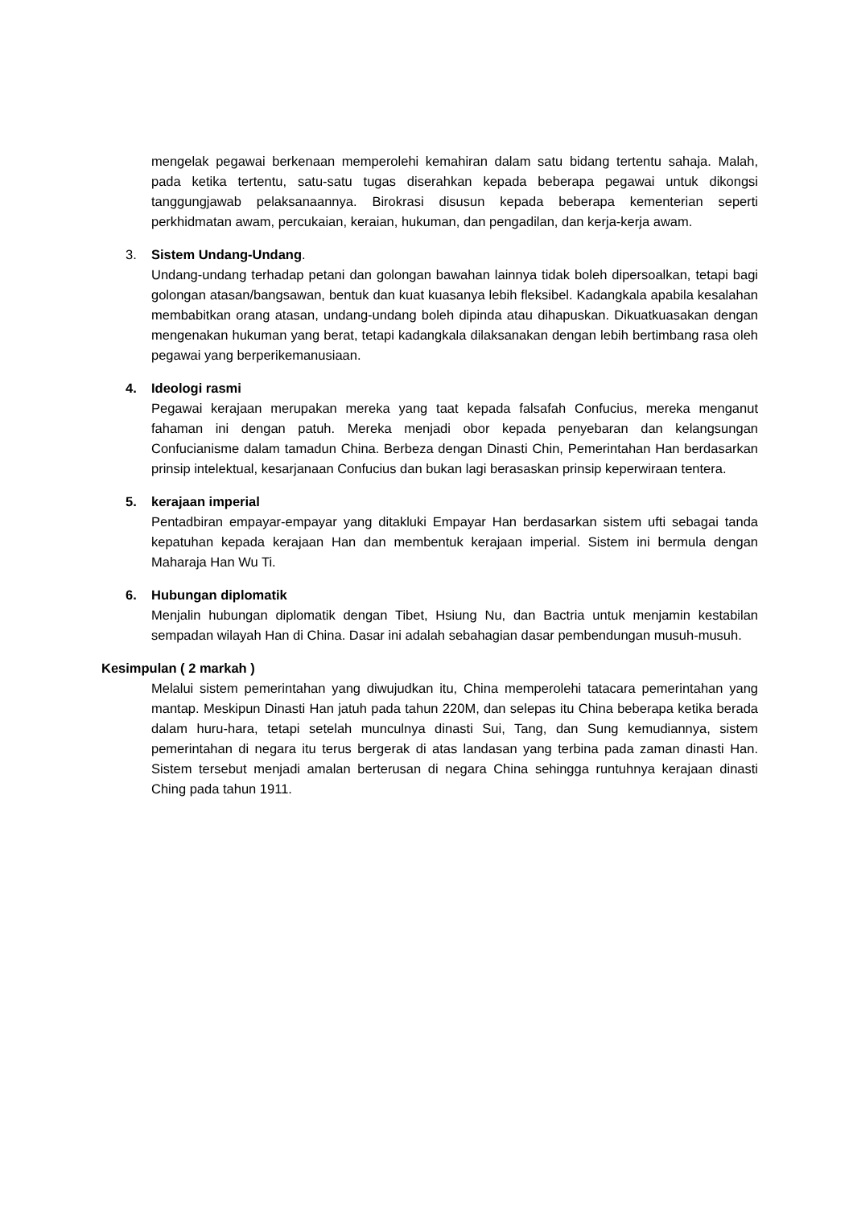mengelak pegawai berkenaan memperolehi kemahiran dalam satu bidang tertentu sahaja. Malah, pada ketika tertentu, satu-satu tugas diserahkan kepada beberapa pegawai untuk dikongsi tanggungjawab pelaksanaannya. Birokrasi disusun kepada beberapa kementerian seperti perkhidmatan awam, percukaian, keraian, hukuman, dan pengadilan, dan kerja-kerja awam.
3. Sistem Undang-Undang.
Undang-undang terhadap petani dan golongan bawahan lainnya tidak boleh dipersoalkan, tetapi bagi golongan atasan/bangsawan, bentuk dan kuat kuasanya lebih fleksibel. Kadangkala apabila kesalahan membabitkan orang atasan, undang-undang boleh dipinda atau dihapuskan. Dikuatkuasakan dengan mengenakan hukuman yang berat, tetapi kadangkala dilaksanakan dengan lebih bertimbang rasa oleh pegawai yang berperikemanusiaan.
4. Ideologi rasmi
Pegawai kerajaan merupakan mereka yang taat kepada falsafah Confucius, mereka menganut fahaman ini dengan patuh. Mereka menjadi obor kepada penyebaran dan kelangsungan Confucianisme dalam tamadun China. Berbeza dengan Dinasti Chin, Pemerintahan Han berdasarkan prinsip intelektual, kesarjanaan Confucius dan bukan lagi berasaskan prinsip keperwiraan tentera.
5. kerajaan imperial
Pentadbiran empayar-empayar yang ditakluki Empayar Han berdasarkan sistem ufti sebagai tanda kepatuhan kepada kerajaan Han dan membentuk kerajaan imperial. Sistem ini bermula dengan Maharaja Han Wu Ti.
6. Hubungan diplomatik
Menjalin hubungan diplomatik dengan Tibet, Hsiung Nu, dan Bactria untuk menjamin kestabilan sempadan wilayah Han di China. Dasar ini adalah sebahagian dasar pembendungan musuh-musuh.
Kesimpulan ( 2 markah )
Melalui sistem pemerintahan yang diwujudkan itu, China memperolehi tatacara pemerintahan yang mantap. Meskipun Dinasti Han jatuh pada tahun 220M, dan selepas itu China beberapa ketika berada dalam huru-hara, tetapi setelah munculnya dinasti Sui, Tang, dan Sung kemudiannya, sistem pemerintahan di negara itu terus bergerak di atas landasan yang terbina pada zaman dinasti Han. Sistem tersebut menjadi amalan berterusan di negara China sehingga runtuhnya kerajaan dinasti Ching pada tahun 1911.